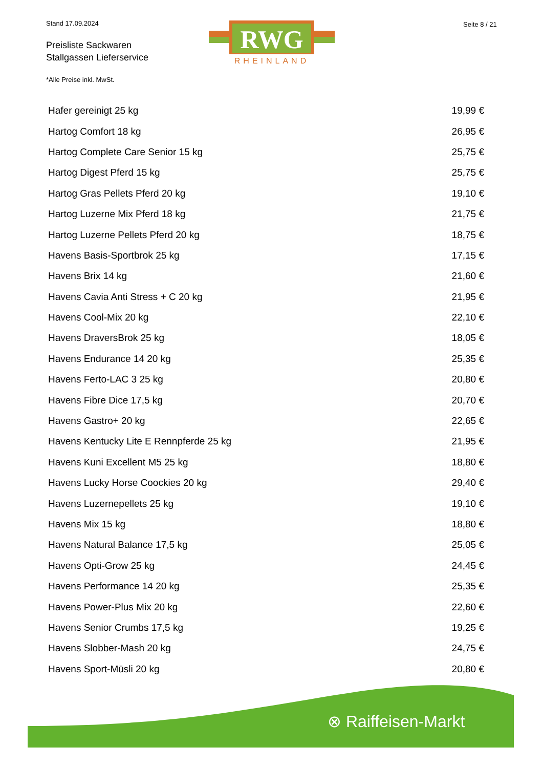Stand 17.09.2024
Preisliste Sackwaren
Stallgassen Lieferservice
RWG
RHEINLAND
Seite 8 / 21
*Alle Preise inkl. MwSt.
| Hafer gereinigt 25 kg | 19,99 € |
| Hartog Comfort 18 kg | 26,95 € |
| Hartog Complete Care Senior 15 kg | 25,75 € |
| Hartog Digest Pferd 15 kg | 25,75 € |
| Hartog Gras Pellets Pferd 20 kg | 19,10 € |
| Hartog Luzerne Mix Pferd 18 kg | 21,75 € |
| Hartog Luzerne Pellets Pferd 20 kg | 18,75 € |
| Havens Basis-Sportbrok 25 kg | 17,15 € |
| Havens Brix 14 kg | 21,60 € |
| Havens Cavia Anti Stress + C 20 kg | 21,95 € |
| Havens Cool-Mix 20 kg | 22,10 € |
| Havens DraversBrok 25 kg | 18,05 € |
| Havens Endurance 14 20 kg | 25,35 € |
| Havens Ferto-LAC 3 25 kg | 20,80 € |
| Havens Fibre Dice 17,5 kg | 20,70 € |
| Havens Gastro+ 20 kg | 22,65 € |
| Havens Kentucky Lite E Rennpferde 25 kg | 21,95 € |
| Havens Kuni Excellent M5 25 kg | 18,80 € |
| Havens Lucky Horse Coockies 20 kg | 29,40 € |
| Havens Luzernepellets 25 kg | 19,10 € |
| Havens Mix 15 kg | 18,80 € |
| Havens Natural Balance 17,5 kg | 25,05 € |
| Havens Opti-Grow 25 kg | 24,45 € |
| Havens Performance 14 20 kg | 25,35 € |
| Havens Power-Plus Mix 20 kg | 22,60 € |
| Havens Senior Crumbs 17,5 kg | 19,25 € |
| Havens Slobber-Mash 20 kg | 24,75 € |
| Havens Sport-Müsli 20 kg | 20,80 € |
⊗ Raiffeisen-Markt